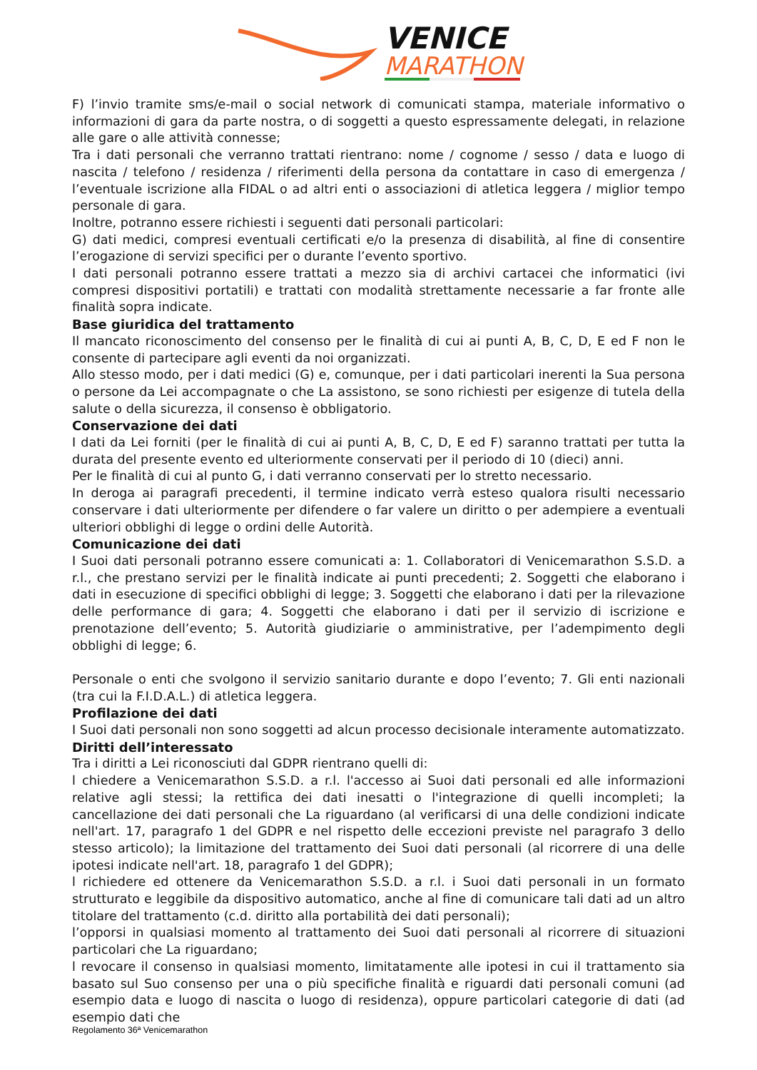VENICE
MARATHON
F) l’invio tramite sms/e-mail o social network di comunicati stampa, materiale informativo o informazioni di gara da parte nostra, o di soggetti a questo espressamente delegati, in relazione alle gare o alle attività connesse;
Tra i dati personali che verranno trattati rientrano: nome / cognome / sesso / data e luogo di nascita / telefono / residenza / riferimenti della persona da contattare in caso di emergenza / l’eventuale iscrizione alla FIDAL o ad altri enti o associazioni di atletica leggera / miglior tempo personale di gara.
Inoltre, potranno essere richiesti i seguenti dati personali particolari:
G) dati medici, compresi eventuali certificati e/o la presenza di disabilità, al fine di consentire l’erogazione di servizi specifici per o durante l’evento sportivo.
I dati personali potranno essere trattati a mezzo sia di archivi cartacei che informatici (ivi compresi dispositivi portatili) e trattati con modalità strettamente necessarie a far fronte alle finalità sopra indicate.
Base giuridica del trattamento
Il mancato riconoscimento del consenso per le finalità di cui ai punti A, B, C, D, E ed F non le consente di partecipare agli eventi da noi organizzati.
Allo stesso modo, per i dati medici (G) e, comunque, per i dati particolari inerenti la Sua persona o persone da Lei accompagnate o che La assistono, se sono richiesti per esigenze di tutela della salute o della sicurezza, il consenso è obbligatorio.
Conservazione dei dati
I dati da Lei forniti (per le finalità di cui ai punti A, B, C, D, E ed F) saranno trattati per tutta la durata del presente evento ed ulteriormente conservati per il periodo di 10 (dieci) anni.
Per le finalità di cui al punto G, i dati verranno conservati per lo stretto necessario.
In deroga ai paragrafi precedenti, il termine indicato verrà esteso qualora risulti necessario conservare i dati ulteriormente per difendere o far valere un diritto o per adempiere a eventuali ulteriori obblighi di legge o ordini delle Autorità.
Comunicazione dei dati
I Suoi dati personali potranno essere comunicati a: 1. Collaboratori di Venicemarathon S.S.D. a r.l., che prestano servizi per le finalità indicate ai punti precedenti; 2. Soggetti che elaborano i dati in esecuzione di specifici obblighi di legge; 3. Soggetti che elaborano i dati per la rilevazione delle performance di gara; 4. Soggetti che elaborano i dati per il servizio di iscrizione e prenotazione dell’evento; 5. Autorità giudiziarie o amministrative, per l’adempimento degli obblighi di legge; 6.
Personale o enti che svolgono il servizio sanitario durante e dopo l’evento; 7. Gli enti nazionali (tra cui la F.I.D.A.L.) di atletica leggera.
Profilazione dei dati
I Suoi dati personali non sono soggetti ad alcun processo decisionale interamente automatizzato.
Diritti dell’interessato
Tra i diritti a Lei riconosciuti dal GDPR rientrano quelli di:
l chiedere a Venicemarathon S.S.D. a r.l. l'accesso ai Suoi dati personali ed alle informazioni relative agli stessi; la rettifica dei dati inesatti o l'integrazione di quelli incompleti; la cancellazione dei dati personali che La riguardano (al verificarsi di una delle condizioni indicate nell'art. 17, paragrafo 1 del GDPR e nel rispetto delle eccezioni previste nel paragrafo 3 dello stesso articolo); la limitazione del trattamento dei Suoi dati personali (al ricorrere di una delle ipotesi indicate nell'art. 18, paragrafo 1 del GDPR);
l richiedere ed ottenere da Venicemarathon S.S.D. a r.l. i Suoi dati personali in un formato strutturato e leggibile da dispositivo automatico, anche al fine di comunicare tali dati ad un altro titolare del trattamento (c.d. diritto alla portabilità dei dati personali);
l’opporsi in qualsiasi momento al trattamento dei Suoi dati personali al ricorrere di situazioni particolari che La riguardano;
l revocare il consenso in qualsiasi momento, limitatamente alle ipotesi in cui il trattamento sia basato sul Suo consenso per una o più specifiche finalità e riguardi dati personali comuni (ad esempio data e luogo di nascita o luogo di residenza), oppure particolari categorie di dati (ad esempio dati che
Regolamento 36ª Venicemarathon